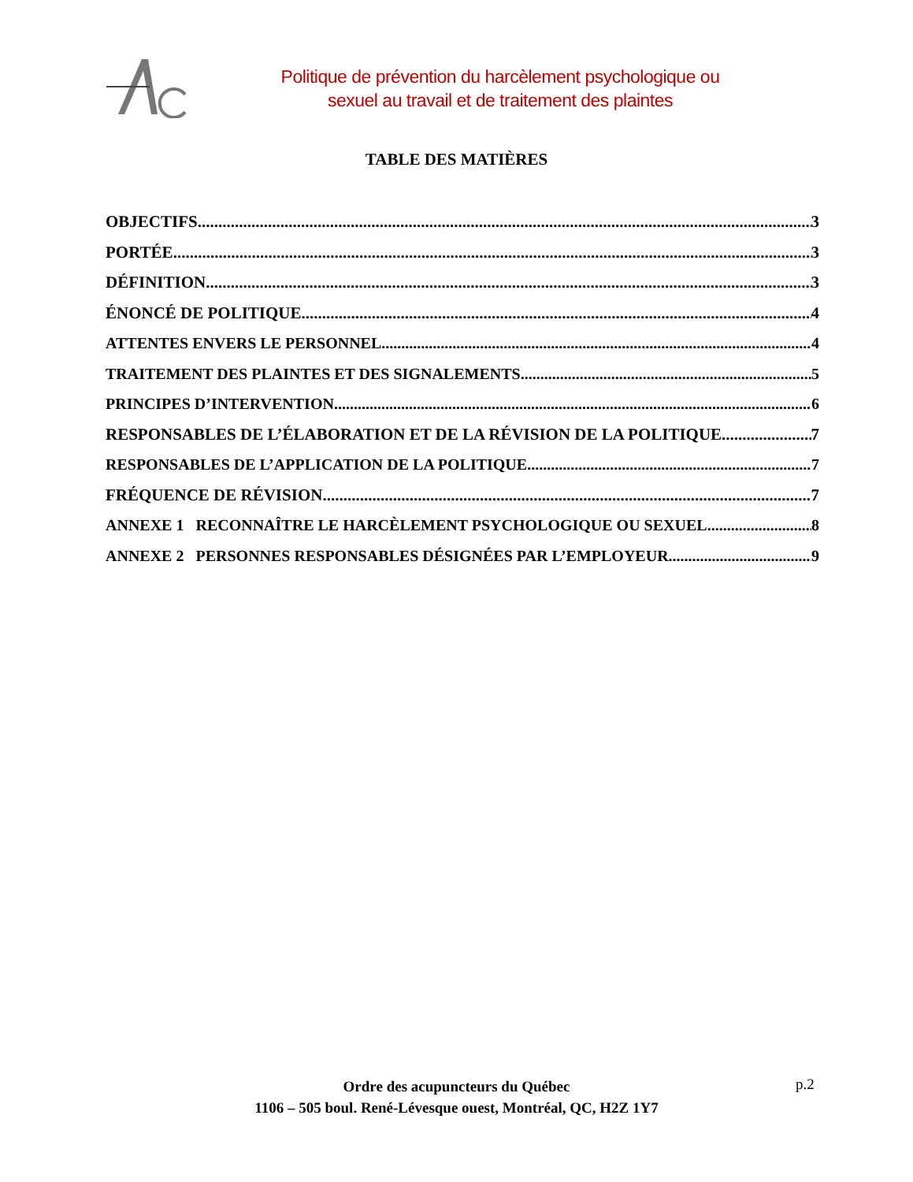Politique de prévention du harcèlement psychologique ou
sexuel au travail et de traitement des plaintes
TABLE DES MATIÈRES
OBJECTIFS 3
PORTÉE 3
DÉFINITION 3
ÉNONCÉ DE POLITIQUE 4
ATTENTES ENVERS LE PERSONNEL 4
TRAITEMENT DES PLAINTES ET DES SIGNALEMENTS 5
PRINCIPES D’INTERVENTION 6
RESPONSABLES DE L’ÉLABORATION ET DE LA RÉVISION DE LA POLITIQUE 7
RESPONSABLES DE L’APPLICATION DE LA POLITIQUE 7
FRÉQUENCE DE RÉVISION 7
ANNEXE 1 RECONNAÎTRE LE HARCÈLEMENT PSYCHOLOGIQUE OU SEXUEL 8
ANNEXE 2 PERSONNES RESPONSABLES DÉSIGNÉES PAR L’EMPLOYEUR 9
Ordre des acupuncteurs du Québec
1106 – 505 boul. René-Lévesque ouest, Montréal, QC, H2Z 1Y7
p.2